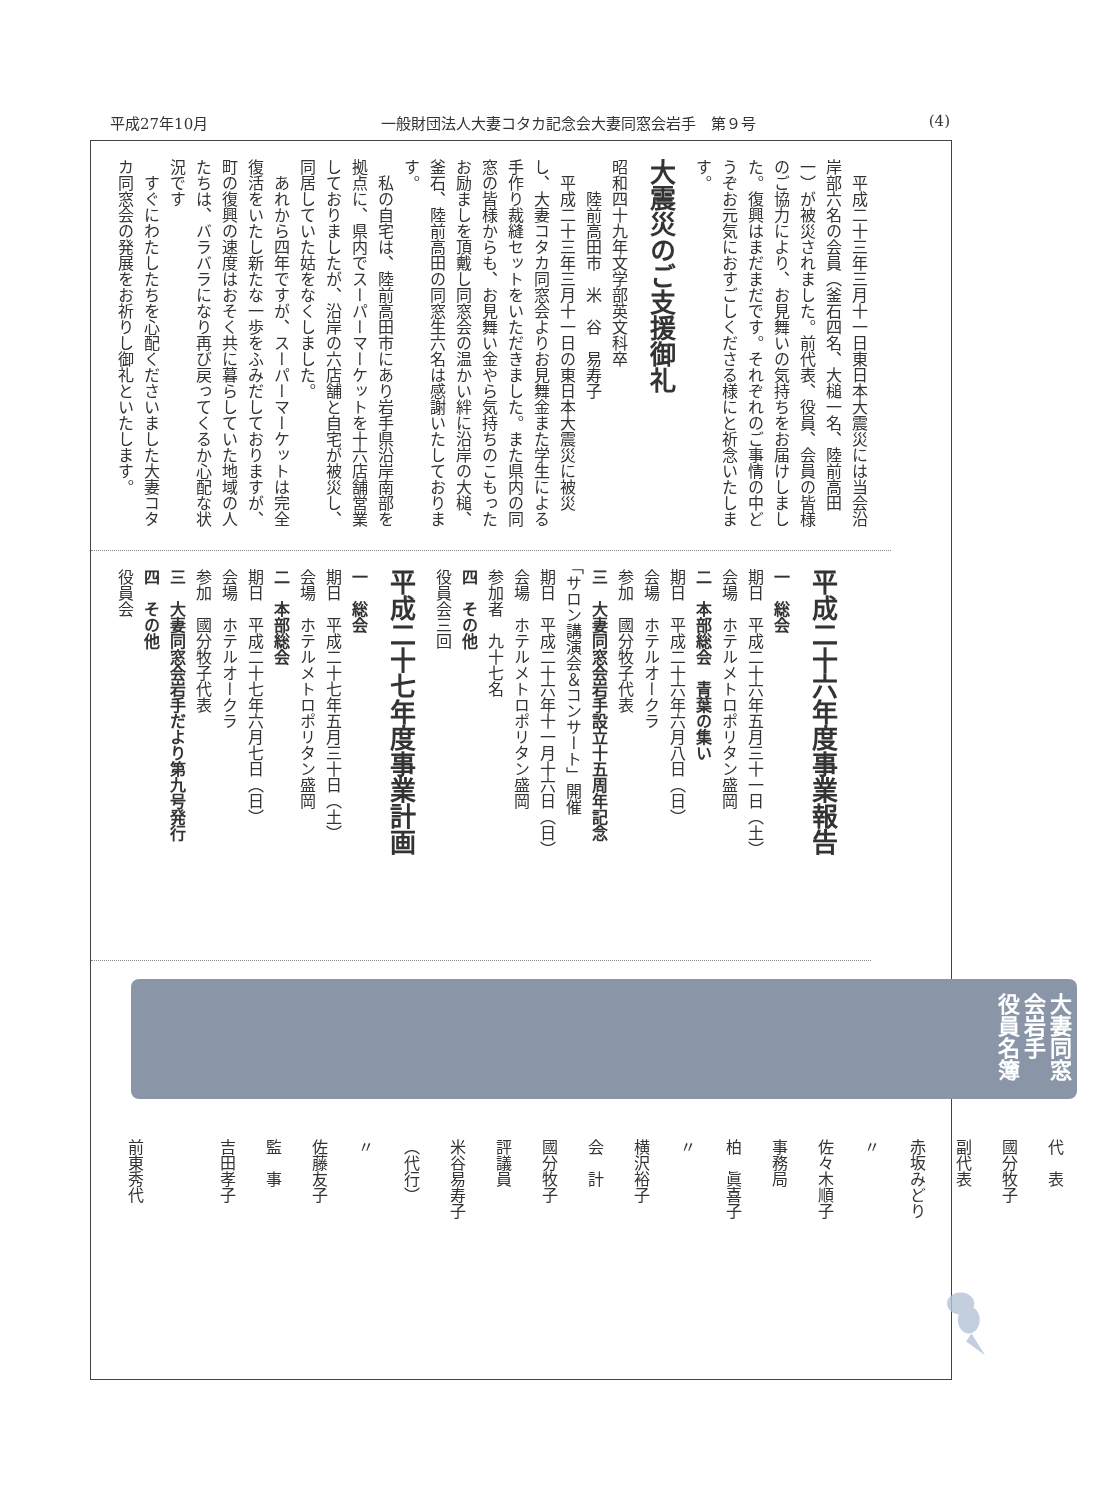平成27年10月 一般財団法人大妻コタカ記念会大妻同窓会岩手　第９号 (4)
　平成二十三年三月十一日東日本大震災には当会沿岸部六名の会員（釜石四名、大槌一名、陸前高田一）が被災されました。前代表、役員、会員の皆様のご協力により、お見舞いの気持ちをお届けしました。復興はまだまだです。それぞれのご事情の中どうぞお元気におすごしくださる様にと祈念いたします。
大震災のご支援御礼
昭和四十九年文学部英文科卒
　　陸前高田市　米　谷　易寿子
　平成二十三年三月十一日の東日本大震災に被災し、大妻コタカ同窓会よりお見舞金また学生による手作り裁縫セットをいただきました。また県内の同窓の皆様からも、お見舞い金やら気持ちのこもったお励ましを頂戴し同窓会の温かい絆に沿岸の大槌、釜石、陸前高田の同窓生六名は感謝いたしております。
　私の自宅は、陸前高田市にあり岩手県沿岸南部を拠点に、県内でスーパーマーケットを十六店舗営業しておりましたが、沿岸の六店舗と自宅が被災し、同居していた姑をなくしました。
　あれから四年ですが、スーパーマーケットは完全復活をいたし新たな一歩をふみだしておりますが、町の復興の速度はおそく共に暮らしていた地域の人たちは、バラバラになり再び戻ってくるか心配な状況です
　すぐにわたしたちを心配くださいました大妻コタカ同窓会の発展をお祈りし御礼といたします。
平成二十六年度事業報告
一　総会
期日　平成二十六年五月三十一日（土）
会場　ホテルメトロポリタン盛岡
二　本部総会　青葉の集い
期日　平成二十六年六月八日（日）
会場　ホテルオークラ
参加　國分牧子代表
三　大妻同窓会岩手設立十五周年記念
「サロン講演会＆コンサート」開催
期日　平成二十六年十一月十六日（日）
会場　ホテルメトロポリタン盛岡
参加者　九十七名
四　その他
役員会三回
平成二十七年度事業計画
一　総会
期日　平成二十七年五月三十日（土）
会場　ホテルメトロポリタン盛岡
二　本部総会
期日　平成二十七年六月七日（日）
会場　ホテルオークラ
参加　國分牧子代表
三　大妻同窓会岩手だより第九号発行
四　その他
役員会
大妻同窓会岩手　役員名簿
代　表　　國分牧子
副代表　　赤坂みどり
〃　　　　佐々木順子
事務局　　柏　眞喜子
〃　　　　横沢裕子
会　計　　國分牧子
評議員　　米谷易寿子（代行）
〃　　　　佐藤友子
監　事　　吉田孝子
　　　　　前東秀代